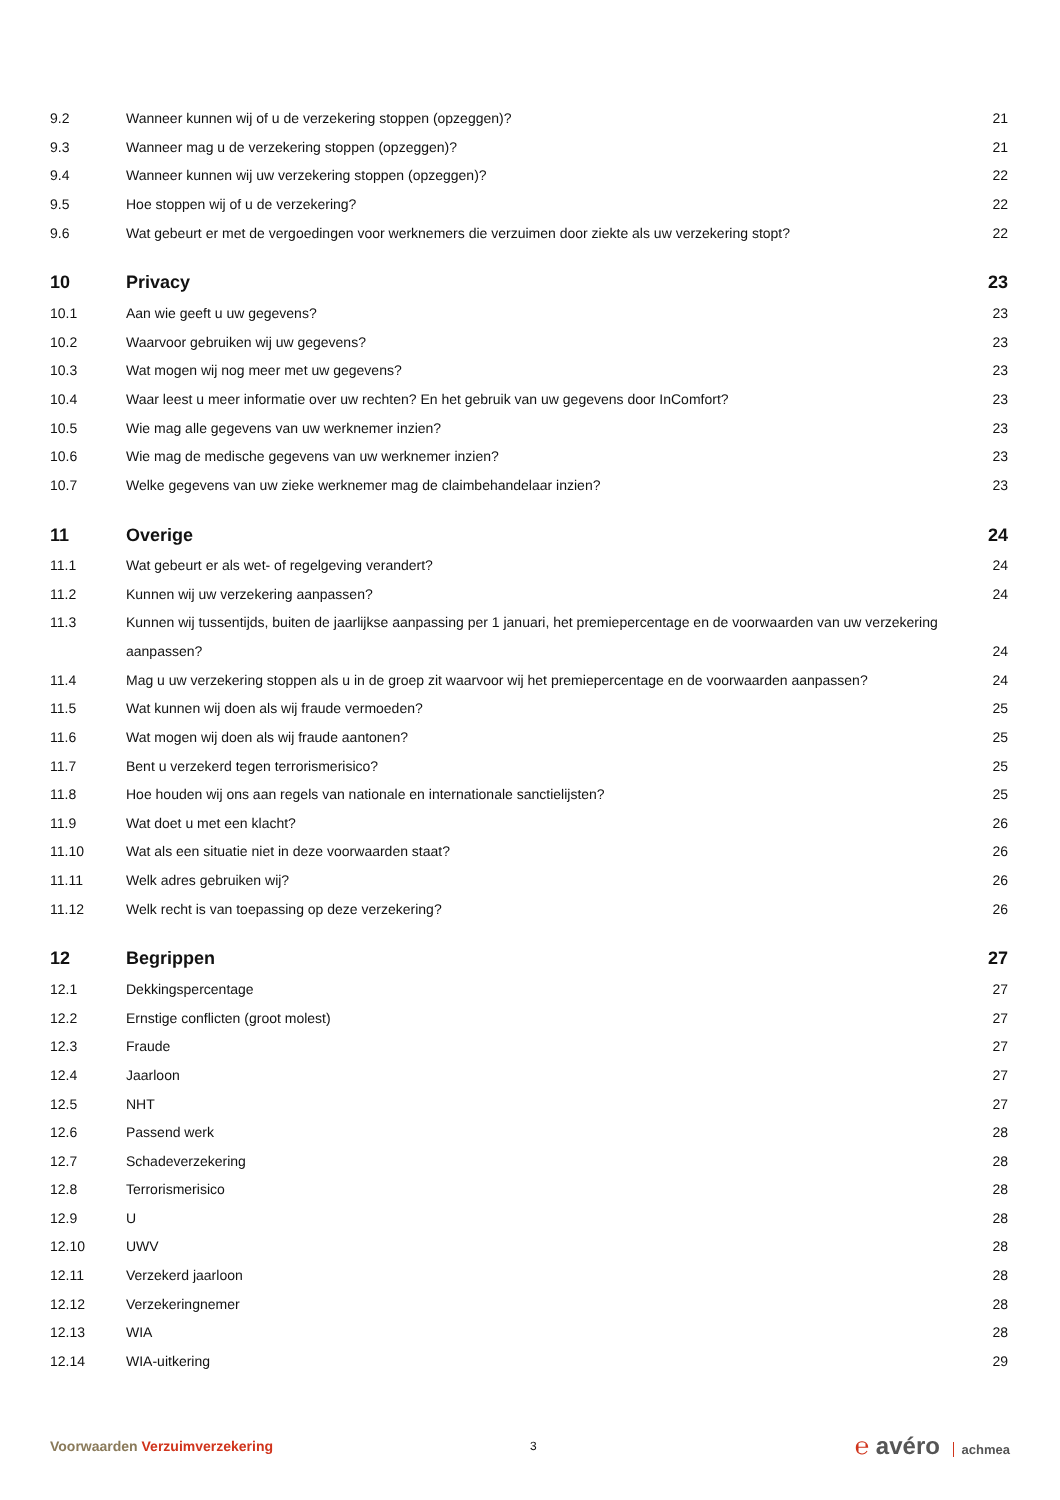9.2 Wanneer kunnen wij of u de verzekering stoppen (opzeggen)? 21
9.3 Wanneer mag u de verzekering stoppen (opzeggen)? 21
9.4 Wanneer kunnen wij uw verzekering stoppen (opzeggen)? 22
9.5 Hoe stoppen wij of u de verzekering? 22
9.6 Wat gebeurt er met de vergoedingen voor werknemers die verzuimen door ziekte als uw verzekering stopt? 22
10 Privacy 23
10.1 Aan wie geeft u uw gegevens? 23
10.2 Waarvoor gebruiken wij uw gegevens? 23
10.3 Wat mogen wij nog meer met uw gegevens? 23
10.4 Waar leest u meer informatie over uw rechten? En het gebruik van uw gegevens door InComfort? 23
10.5 Wie mag alle gegevens van uw werknemer inzien? 23
10.6 Wie mag de medische gegevens van uw werknemer inzien? 23
10.7 Welke gegevens van uw zieke werknemer mag de claimbehandelaar inzien? 23
11 Overige 24
11.1 Wat gebeurt er als wet- of regelgeving verandert? 24
11.2 Kunnen wij uw verzekering aanpassen? 24
11.3 Kunnen wij tussentijds, buiten de jaarlijkse aanpassing per 1 januari, het premiepercentage en de voorwaarden van uw verzekering aanpassen? 24
11.4 Mag u uw verzekering stoppen als u in de groep zit waarvoor wij het premiepercentage en de voorwaarden aanpassen? 24
11.5 Wat kunnen wij doen als wij fraude vermoeden? 25
11.6 Wat mogen wij doen als wij fraude aantonen? 25
11.7 Bent u verzekerd tegen terrorismerisico? 25
11.8 Hoe houden wij ons aan regels van nationale en internationale sanctielijsten? 25
11.9 Wat doet u met een klacht? 26
11.10 Wat als een situatie niet in deze voorwaarden staat? 26
11.11 Welk adres gebruiken wij? 26
11.12 Welk recht is van toepassing op deze verzekering? 26
12 Begrippen 27
12.1 Dekkingspercentage 27
12.2 Ernstige conflicten (groot molest) 27
12.3 Fraude 27
12.4 Jaarloon 27
12.5 NHT 27
12.6 Passend werk 28
12.7 Schadeverzekering 28
12.8 Terrorismerisico 28
12.9 U 28
12.10 UWV 28
12.11 Verzekerd jaarloon 28
12.12 Verzekeringnemer 28
12.13 WIA 28
12.14 WIA-uitkering 29
Voorwaarden Verzuimverzekering 3 ℮ avéro achmea